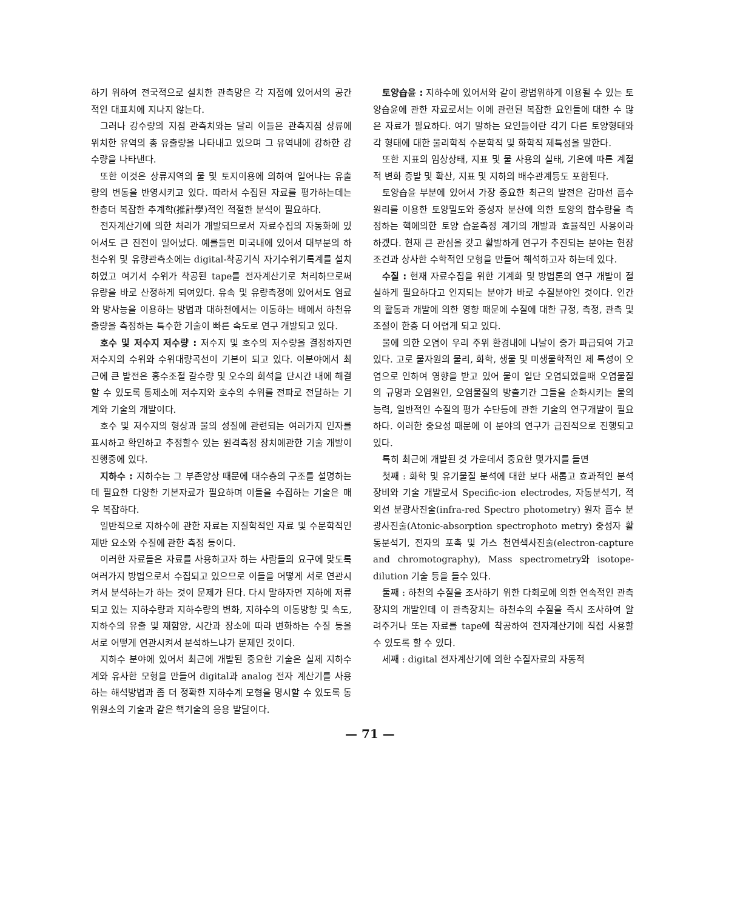하기 위하여 전국적으로 설치한 관측망은 각 지점에 있어서의 공간적인 대표치에 지나지 않는다.
그러나 강수량의 지점 관측치와는 달리 이들은 관측지점 상류에 위치한 유역의 총 유출량을 나타내고 있으며 그 유역내에 강하한 강수량을 나타낸다.
또한 이것은 상류지역의 물 및 토지이용에 의하여 일어나는 유출량의 변동을 반영시키고 있다. 따라서 수집된 자료를 평가하는데는 한층더 복잡한 추계학(推計學)적인 적절한 분석이 필요하다.
전자계산기에 의한 처리가 개발되므로서 자료수집의 자동화에 있어서도 큰 진전이 일어났다. 예를들면 미국내에 있어서 대부분의 하천수위 및 유량관측소에는 digital-착공기식 자기수위기록계를 설치하였고 여기서 수위가 착공된 tape를 전자계산기로 처리하므로써 유량을 바로 산정하게 되여있다. 유속 및 유량측정에 있어서도 염료와 방사능을 이용하는 방법과 대하천에서는 이동하는 배에서 하천유출량을 측정하는 특수한 기술이 빠른 속도로 연구 개발되고 있다.
호수 및 저수지 저수량 : 저수지 및 호수의 저수량을 결정하자면 저수지의 수위와 수위대량곡선이 기본이 되고 있다. 이분야에서 최근에 큰 발전은 홍수조절 갈수량 및 오수의 희석을 단시간 내에 해결할 수 있도록 통제소에 저수지와 호수의 수위를 전파로 전달하는 기계와 기술의 개발이다.
호수 및 저수지의 형상과 물의 성질에 관련되는 여러가지 인자를 표시하고 확인하고 추정할수 있는 원격측정 장치에관한 기술 개발이 진행중에 있다.
지하수 : 지하수는 그 부존양상 때문에 대수층의 구조를 설명하는데 필요한 다양한 기본자료가 필요하며 이들을 수집하는 기술은 매우 복잡하다.
일반적으로 지하수에 관한 자료는 지질학적인 자료 및 수문학적인 제반 요소와 수질에 관한 측정 등이다.
이러한 자료들은 자료를 사용하고자 하는 사람들의 요구에 맞도록 여러가지 방법으로서 수집되고 있으므로 이들을 어떻게 서로 연관시켜서 분석하는가 하는 것이 문제가 된다. 다시 말하자면 지하에 저류되고 있는 지하수량과 지하수량의 변화, 지하수의 이동방향 및 속도, 지하수의 유출 및 재함양, 시간과 장소에 따라 변화하는 수질 등을 서로 어떻게 연관시켜서 분석하느냐가 문제인 것이다.
지하수 분야에 있어서 최근에 개발된 중요한 기술은 실제 지하수계와 유사한 모형을 만들어 digital과 analog 전자 계산기를 사용하는 해석방법과 좀 더 정확한 지하수계 모형을 명시할 수 있도록 동위원소의 기술과 같은 핵기술의 응용 발달이다.
토양습윤 : 지하수에 있어서와 같이 광범위하게 이용될 수 있는 토양습윤에 관한 자료로서는 이에 관련된 복잡한 요인들에 대한 수 많은 자료가 필요하다. 여기 말하는 요인들이란 각기 다른 토양형태와 각 형태에 대한 물리학적 수문학적 및 화학적 제특성을 말한다.
또한 지표의 임상상태, 지표 및 물 사용의 실태, 기온에 따른 계절적 변화 증발 및 확산, 지표 및 지하의 배수관계등도 포함된다.
토양습윤 부분에 있어서 가장 중요한 최근의 발전은 감마선 흡수원리를 이용한 토양밀도와 중성자 분산에 의한 토양의 함수량을 측정하는 핵에의한 토양 습윤측정 계기의 개발과 효율적인 사용이라 하겠다. 현재 큰 관심을 갖고 활발하게 연구가 추진되는 분야는 현장 조건과 상사한 수학적인 모형을 만들어 해석하고자 하는데 있다.
수질 : 현재 자료수집을 위한 기계화 및 방법론의 연구 개발이 절실하게 필요하다고 인지되는 분야가 바로 수질분야인 것이다. 인간의 활동과 개발에 의한 영향 때문에 수질에 대한 규정, 측정, 관측 및 조절이 한층 더 어렵게 되고 있다.
물에 의한 오염이 우리 주위 환경내에 나날이 증가 파급되여 가고 있다. 고로 물자원의 물리, 화학, 생물 및 미생물학적인 제 특성이 오염으로 인하여 영향을 받고 있어 물이 일단 오염되였을때 오염물질의 규명과 오염원인, 오염물질의 방출기간 그들을 순화시키는 물의 능력, 일반적인 수질의 평가 수단등에 관한 기술의 연구개발이 필요하다. 이러한 중요성 때문에 이 분야의 연구가 급진적으로 진행되고 있다.
특히 최근에 개발된 것 가운데서 중요한 몇가지를 들면
첫째 : 화학 및 유기물질 분석에 대한 보다 새롭고 효과적인 분석 장비와 기술 개발로서 Specific-ion electrodes, 자동분석기, 적외선 분광사진술(infra-red Spectro photometry) 원자 흡수 분광사진술(Atonic-absorption spectrophoto metry) 중성자 활동분석기, 전자의 포촉 및 가스 천연색사진술(electron-capture and chromotography), Mass spectrometry와 isotope-dilution 기술 등을 들수 있다.
둘째 : 하천의 수질을 조사하기 위한 다회로에 의한 연속적인 관측장치의 개발인데 이 관측장치는 하천수의 수질을 즉시 조사하여 알려주거나 또는 자료를 tape에 착공하여 전자계산기에 직접 사용할 수 있도록 할 수 있다.
세째 : digital 전자계산기에 의한 수질자료의 자동적
— 71 —